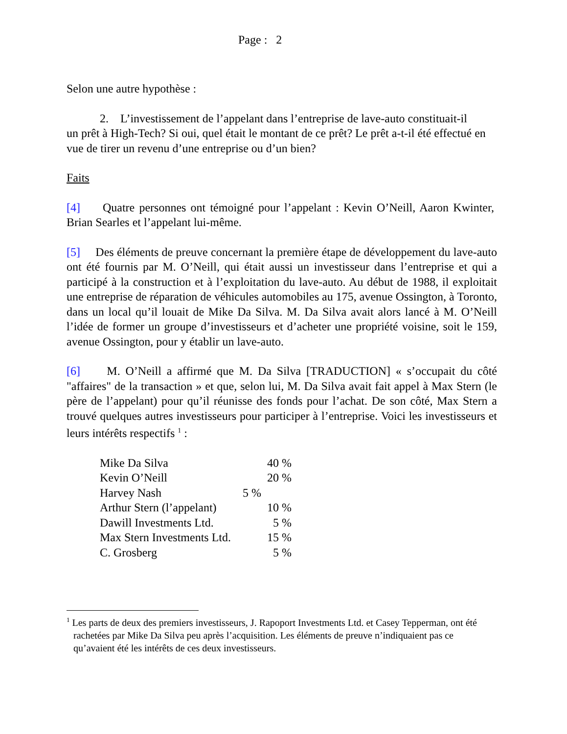Page : 2
Selon une autre hypothèse :
2. L’investissement de l’appelant dans l’entreprise de lave-auto constituait-il
un prêt à High-Tech? Si oui, quel était le montant de ce prêt? Le prêt a-t-il été effectué en vue de tirer un revenu d’une entreprise ou d’un bien?
Faits
[4] Quatre personnes ont témoigné pour l’appelant : Kevin O’Neill, Aaron Kwinter, Brian Searles et l’appelant lui-même.
[5] Des éléments de preuve concernant la première étape de développement du lave-auto ont été fournis par M. O’Neill, qui était aussi un investisseur dans l’entreprise et qui a participé à la construction et à l’exploitation du lave-auto. Au début de 1988, il exploitait une entreprise de réparation de véhicules automobiles au 175, avenue Ossington, à Toronto, dans un local qu’il louait de Mike Da Silva. M. Da Silva avait alors lancé à M. O’Neill l’idée de former un groupe d’investisseurs et d’acheter une propriété voisine, soit le 159, avenue Ossington, pour y établir un lave-auto.
[6] M. O’Neill a affirmé que M. Da Silva [TRADUCTION] « s’occupait du côté "affaires" de la transaction » et que, selon lui, M. Da Silva avait fait appel à Max Stern (le père de l’appelant) pour qu’il réunisse des fonds pour l’achat. De son côté, Max Stern a trouvé quelques autres investisseurs pour participer à l’entreprise. Voici les investisseurs et leurs intérêts respectifs <sup>1</sup> :
| Mike Da Silva | 40 % |
| Kevin O’Neill | 20 % |
| Harvey Nash | 5 % |
| Arthur Stern (l’appelant) | 10 % |
| Dawill Investments Ltd. | 5 % |
| Max Stern Investments Ltd. | 15 % |
| C. Grosberg | 5 % |
<sup>1</sup> Les parts de deux des premiers investisseurs, J. Rapoport Investments Ltd. et Casey Tepperman, ont été rachetées par Mike Da Silva peu après l’acquisition. Les éléments de preuve n’indiquaient pas ce qu’avaient été les intérêts de ces deux investisseurs.